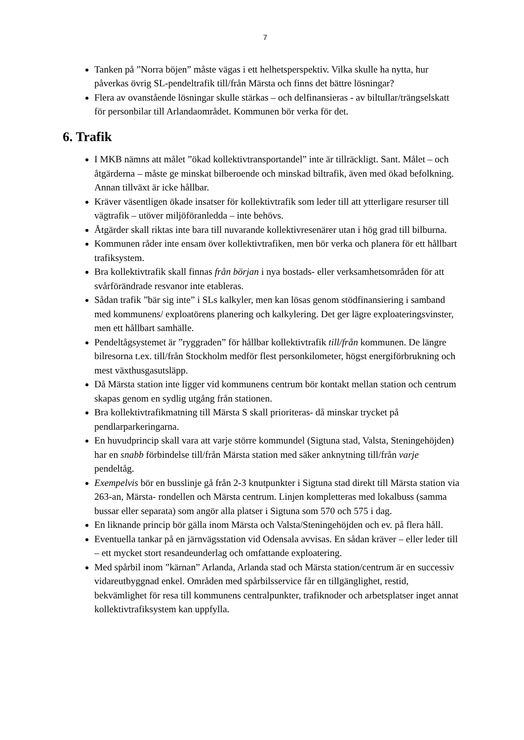7
Tanken på ”Norra böjen” måste vägas i ett helhetsperspektiv. Vilka skulle ha nytta, hur påverkas övrig SL-pendeltrafik till/från Märsta och finns det bättre lösningar?
Flera av ovanstående lösningar skulle stärkas – och delfinansieras - av biltullar/trängselskatt för personbilar till Arlandaområdet. Kommunen bör verka för det.
6. Trafik
I MKB nämns att målet ”ökad kollektivtransportandel” inte är tillräckligt. Sant. Målet – och åtgärderna – måste ge minskat bilberoende och minskad biltrafik, även med ökad befolkning. Annan tillväxt är icke hållbar.
Kräver väsentligen ökade insatser för kollektivtrafik som leder till att ytterligare resurser till vägtrafik – utöver miljöföranledda – inte behövs.
Åtgärder skall riktas inte bara till nuvarande kollektivresenärer utan i hög grad till bilburna.
Kommunen råder inte ensam över kollektivtrafiken, men bör verka och planera för ett hållbart trafiksystem.
Bra kollektivtrafik skall finnas från början i nya bostads- eller verksamhetsområden för att svårförändrade resvanor inte etableras.
Sådan trafik ”bär sig inte” i SLs kalkyler, men kan lösas genom stödfinansiering i samband med kommunens/ exploatörens planering och kalkylering. Det ger lägre exploateringsvinster, men ett hållbart samhälle.
Pendeltågsystemet är ”ryggraden” för hållbar kollektivtrafik till/från kommunen. De längre bilresorna t.ex. till/från Stockholm medför flest personkilometer, högst energiförbrukning och mest växthusgasutsläpp.
Då Märsta station inte ligger vid kommunens centrum bör kontakt mellan station och centrum skapas genom en sydlig utgång från stationen.
Bra kollektivtrafikmatning till Märsta S skall prioriteras- då minskar trycket på pendlarparkeringarna.
En huvudprincip skall vara att varje större kommundel (Sigtuna stad, Valsta, Steningehöjden) har en snabb förbindelse till/från Märsta station med säker anknytning till/från varje pendeltåg.
Exempelvis bör en busslinje gå från 2-3 knutpunkter i Sigtuna stad direkt till Märsta station via 263-an, Märsta- rondellen och Märsta centrum. Linjen kompletteras med lokalbuss (samma bussar eller separata) som angör alla platser i Sigtuna som 570 och 575 i dag.
En liknande princip bör gälla inom Märsta och Valsta/Steningehöjden och ev. på flera håll.
Eventuella tankar på en järnvägsstation vid Odensala avvisas. En sådan kräver – eller leder till – ett mycket stort resandeunderlag och omfattande exploatering.
Med spårbil inom ”kärnan” Arlanda, Arlanda stad och Märsta station/centrum är en successiv vidareutbyggnad enkel. Områden med spårbilsservice får en tillgänglighet, restid, bekvämlighet för resa till kommunens centralpunkter, trafiknoder och arbetsplatser inget annat kollektivtrafiksystem kan uppfylla.